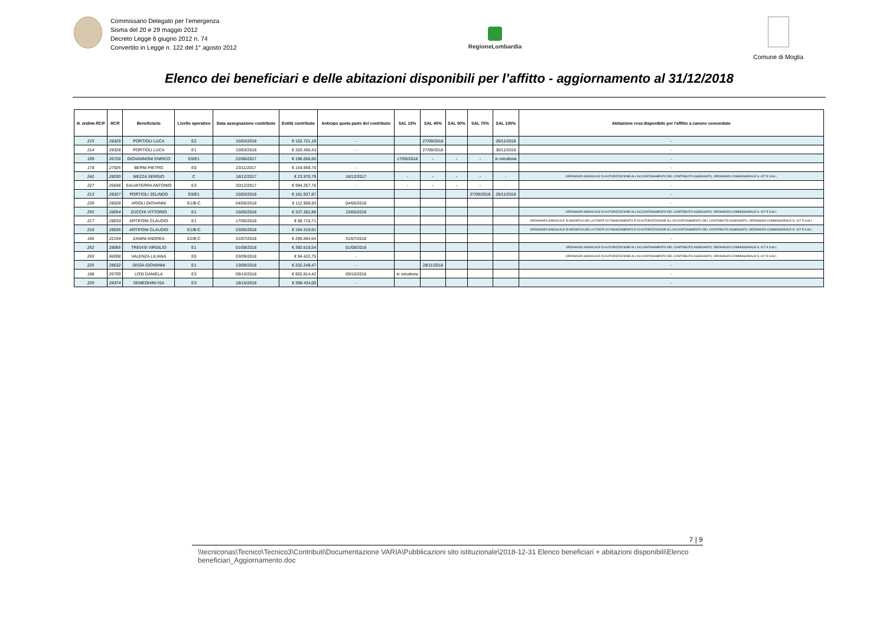Commissario Delegato per l’emergenza
Sisma del 20 e 29 maggio 2012
Decreto Legge 6 giugno 2012 n. 74
Convertito in Legge n. 122 del 1° agosto 2012
RegioneLombardia
Comune di Moglia
Elenco dei beneficiari e delle abitazioni disponibili per l’affitto - aggiornamento al 31/12/2018
| N. ordine RCR | RCR | Beneficiario | Livello operativo | Data assegnazione contributo | Entità contributo | Anticipo quota parte del contributo | SAL 15% | SAL 40% | SAL 50% | SAL 70% | SAL 100% | Abitazione resa disponibile per l'affitto a canone concordato |
| --- | --- | --- | --- | --- | --- | --- | --- | --- | --- | --- | --- | --- |
| 215 | 28329 | PORTIOLI LUCA | E2 | 15/03/2018 | € 152.721,19 | - | | 27/09/2018 | | | 29/11/2018 | - |
| 214 | 28328 | PORTIOLI LUCA | E1 | 15/03/2018 | € 320.456,43 | - | | 27/09/2018 | | | 30/11/2018 | - |
| 199 | 26726 | GIOVANNONI ENRICO | E0/E1 | 22/06/2017 | € 196.056,65 | | 17/05/2018 | - | - | - | in istruttoria | - |
| 178 | 27925 | BERNI PIETRO | E0 | 23/11/2017 | € 154.959,75 | - | | | | | | - |
| 242 | 28030 | MEZZA SERGIO | C | 18/12/2017 | € 23.970,79 | 18/12/2017 | - | - | - | - | - | ORDINANZA SINDACALE DI AUTORIZZAZIONE ALL'ACCANTONAMENTO DEL CONTRIBUTO ASSEGNATO, ORDINANZA COMMISSARIALE N. 427 E S.M.I. |
| 227 | 26836 | SALVATERRA ANTONIO | E3 | 20/12/2017 | € 994.257,76 | - | - | - | - | - | - | - |
| 213 | 28327 | PORTIOLI ZELINDO | E0/E1 | 15/03/2018 | € 161.937,87 | | | | | 27/09/2018 | 29/11/2018 | - |
| 239 | 28028 | ARIOLI GIOVANNI | E1/B-C | 04/05/2018 | € 112.908,93 | 04/05/2018 | | | | | | - |
| 255 | 28054 | ZUCCHI VITTORIO | E1 | 15/05/2018 | € 337.352,88 | 15/05/2018 | | | | | | ORDINANZA SINDACALE DI AUTORIZZAZIONE ALL'ACCANTONAMENTO DEL CONTRIBUTO ASSEGNATO, ORDINANZA COMMISSARIALE N. 427 E S.M.I. |
| 217 | 28033 | ARTIFONI CLAUDIO | E1 | 17/05/2018 | € 68.715,71 | | | | | | | ORDINANZA SINDACALE DI MODIFICA DELLA FONTE DI FINANZIAMENTO E DI AUTORIZZAZIONE ALL'ACCANTONAMENTO DEL CONTRIBUTO ASSEGNATO, ORDINANZA COMMISSARIALE N. 427 E S.M.I. |
| 218 | 28035 | ARTIFONI CLAUDIO | E1/B-C | 23/05/2018 | € 194.319,91 | | | | | | | ORDINANZA SINDACALE DI MODIFICA DELLA FONTE DI FINANZIAMENTO E DI AUTORIZZAZIONE ALL'ACCANTONAMENTO DEL CONTRIBUTO ASSEGNATO, ORDINANZA COMMISSARIALE N. 427 E S.M.I. |
| 166 | 22194 | ZANINI ANDREA | E2/B-C | 31/07/2018 | € 295.694,64 | 31/07/2018 | | | | | | - |
| 252 | 28065 | TREVISI VIRGILIO | E1 | 01/08/2018 | € 392.619,54 | 01/08/2018 | | | | | | ORDINANZA SINDACALE DI AUTORIZZAZIONE ALL'ACCANTONAMENTO DEL CONTRIBUTO ASSEGNATO, ORDINANZA COMMISSARIALE N. 427 E S.M.I. |
| 269 | 66008 | VALENZA LILIANA | E0 | 03/09/2018 | € 94.422,75 | - | | | | | | ORDINANZA SINDACALE DI AUTORIZZAZIONE ALL'ACCANTONAMENTO DEL CONTRIBUTO ASSEGNATO, ORDINANZA COMMISSARIALE N. 427 E S.M.I. |
| 225 | 28632 | SISSA GIOVANNI | E1 | 13/09/2018 | € 202.249,47 | - | | 28/11/2018 | | | | - |
| 188 | 26799 | LOSI DANIELA | E3 | 09/10/2018 | € 802.814,42 | 09/10/2018 | in istruttoria | | | | | - |
| 229 | 28374 | SEMEGHINI ISA | E3 | 18/10/2018 | € 399.434,00 | - | | | | | | - |
7 | 9
\\tecniconas\Tecnico\Tecnico3\Contributi\Documentazione VARIA\Pubblicazioni sito istituzionale\2018-12-31 Elenco beneficiari + abitazioni disponibili\Elenco beneficiari_Aggiornamento.doc